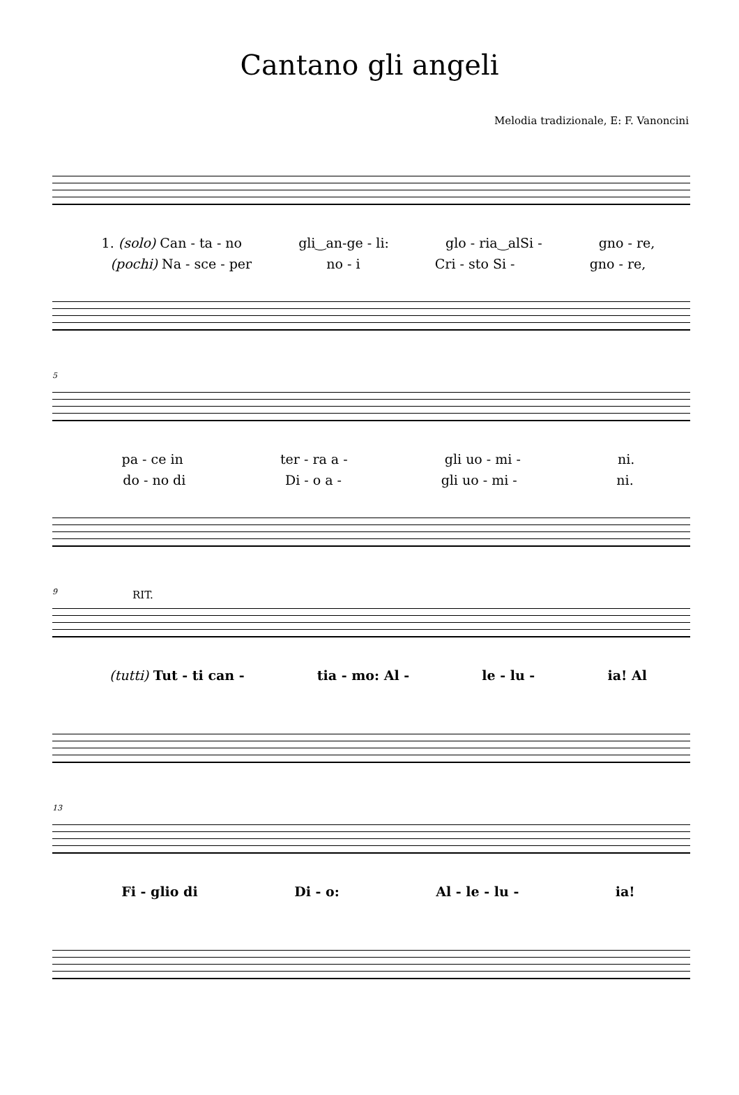Cantano gli angeli
Melodia tradizionale, E: F. Vanoncini
1. (solo) Can - ta - no gli‿an-ge - li: glo - ria‿alSi - gno - re,
(pochi) Na - sce - per no - i Cri - sto Si - gno - re,
5
pa - ce in ter - ra a - gli uo - mi - ni.
do - no di Di - o a - gli uo - mi - ni.
9 RIT.
(tutti) Tut - ti can - tia - mo: Al - le - lu - ia! Al
13
Fi - glio di Di - o: Al - le - lu - ia!